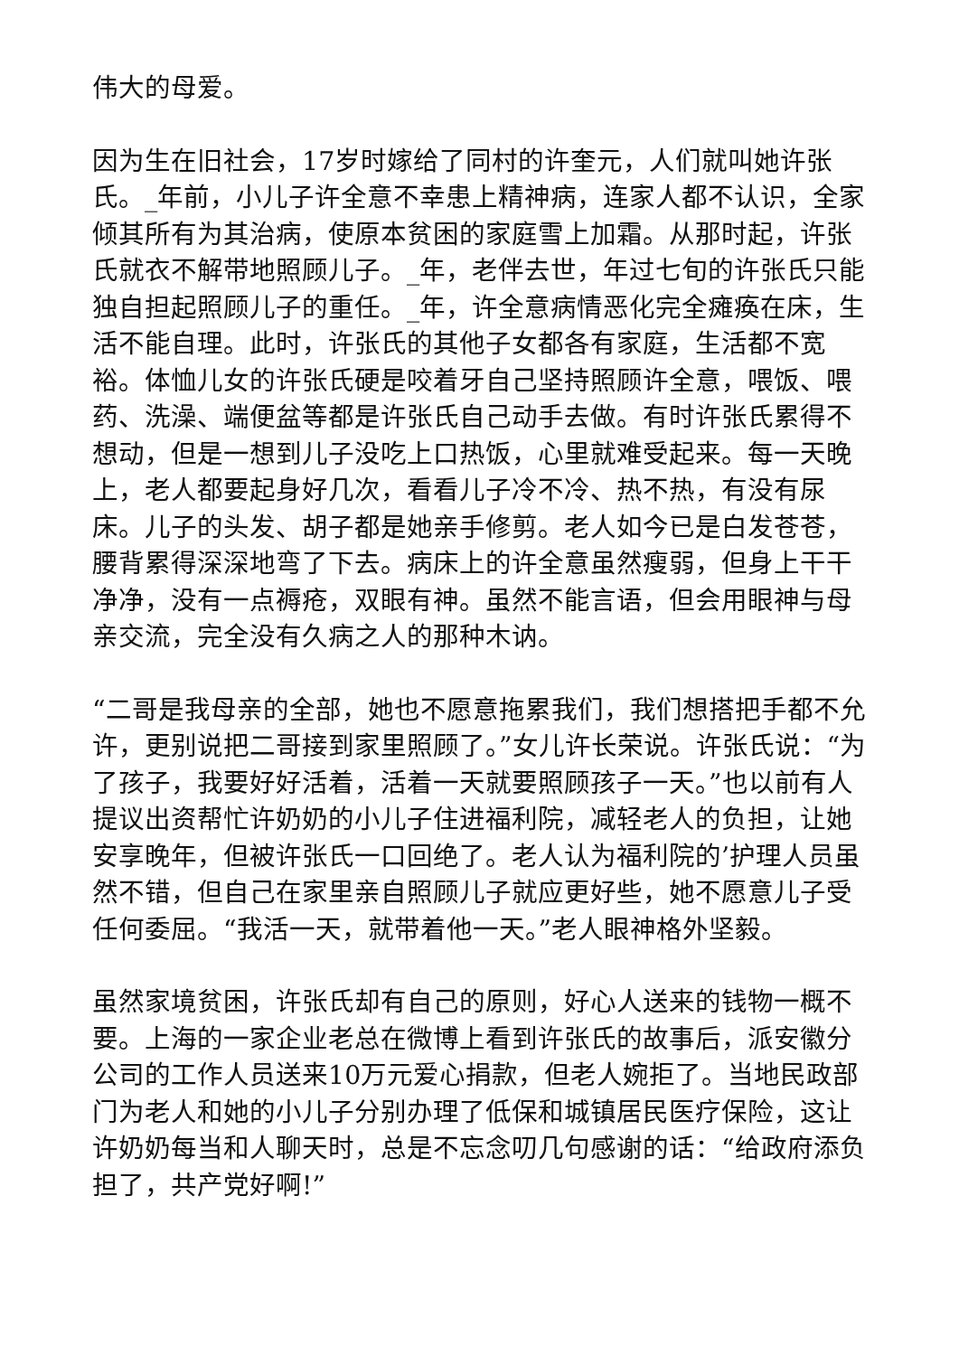伟大的母爱。
因为生在旧社会，17岁时嫁给了同村的许奎元，人们就叫她许张氏。_年前，小儿子许全意不幸患上精神病，连家人都不认识，全家倾其所有为其治病，使原本贫困的家庭雪上加霜。从那时起，许张氏就衣不解带地照顾儿子。_年，老伴去世，年过七旬的许张氏只能独自担起照顾儿子的重任。_年，许全意病情恶化完全瘫痪在床，生活不能自理。此时，许张氏的其他子女都各有家庭，生活都不宽裕。体恤儿女的许张氏硬是咬着牙自己坚持照顾许全意，喂饭、喂药、洗澡、端便盆等都是许张氏自己动手去做。有时许张氏累得不想动，但是一想到儿子没吃上口热饭，心里就难受起来。每一天晚上，老人都要起身好几次，看看儿子冷不冷、热不热，有没有尿床。儿子的头发、胡子都是她亲手修剪。老人如今已是白发苍苍，腰背累得深深地弯了下去。病床上的许全意虽然瘦弱，但身上干干净净，没有一点褥疮，双眼有神。虽然不能言语，但会用眼神与母亲交流，完全没有久病之人的那种木讷。
“二哥是我母亲的全部，她也不愿意拖累我们，我们想搭把手都不允许，更别说把二哥接到家里照顾了。”女儿许长荣说。许张氏说：“为了孩子，我要好好活着，活着一天就要照顾孩子一天。”也以前有人提议出资帮忙许奶奶的小儿子住进福利院，减轻老人的负担，让她安享晚年，但被许张氏一口回绝了。老人认为福利院的’护理人员虽然不错，但自己在家里亲自照顾儿子就应更好些，她不愿意儿子受任何委屈。“我活一天，就带着他一天。”老人眼神格外坚毅。
虽然家境贫困，许张氏却有自己的原则，好心人送来的钱物一概不要。上海的一家企业老总在微博上看到许张氏的故事后，派安徽分公司的工作人员送来10万元爱心捐款，但老人婉拒了。当地民政部门为老人和她的小儿子分别办理了低保和城镇居民医疗保险，这让许奶奶每当和人聊天时，总是不忘念叨几句感谢的话：“给政府添负担了，共产党好啊!”